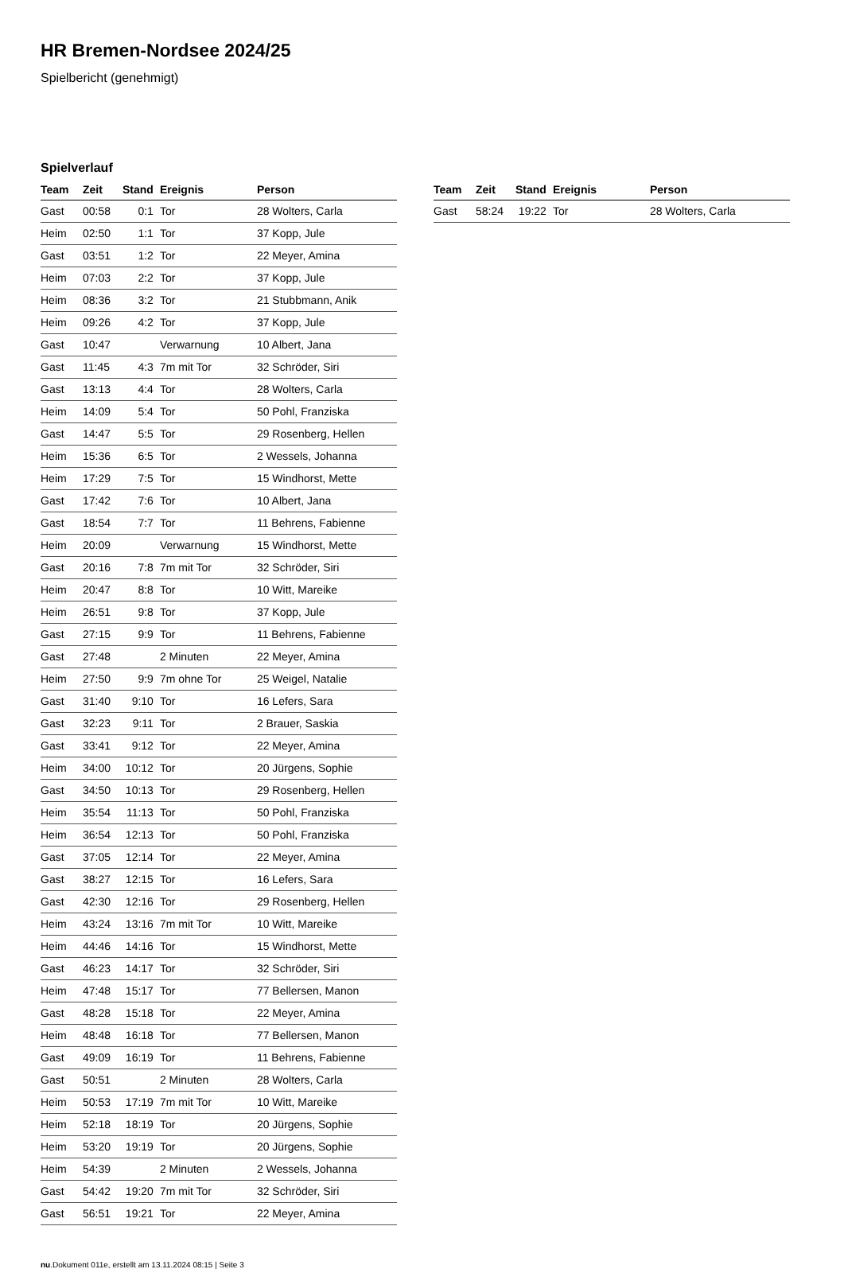HR Bremen-Nordsee 2024/25
Spielbericht (genehmigt)
Spielverlauf
| Team | Zeit | Stand | Ereignis | Person |
| --- | --- | --- | --- | --- |
| Gast | 00:58 | 0:1 | Tor | 28 Wolters, Carla |
| Heim | 02:50 | 1:1 | Tor | 37 Kopp, Jule |
| Gast | 03:51 | 1:2 | Tor | 22 Meyer, Amina |
| Heim | 07:03 | 2:2 | Tor | 37 Kopp, Jule |
| Heim | 08:36 | 3:2 | Tor | 21 Stubbmann, Anik |
| Heim | 09:26 | 4:2 | Tor | 37 Kopp, Jule |
| Gast | 10:47 | | Verwarnung | 10 Albert, Jana |
| Gast | 11:45 | 4:3 | 7m mit Tor | 32 Schröder, Siri |
| Gast | 13:13 | 4:4 | Tor | 28 Wolters, Carla |
| Heim | 14:09 | 5:4 | Tor | 50 Pohl, Franziska |
| Gast | 14:47 | 5:5 | Tor | 29 Rosenberg, Hellen |
| Heim | 15:36 | 6:5 | Tor | 2 Wessels, Johanna |
| Heim | 17:29 | 7:5 | Tor | 15 Windhorst, Mette |
| Gast | 17:42 | 7:6 | Tor | 10 Albert, Jana |
| Gast | 18:54 | 7:7 | Tor | 11 Behrens, Fabienne |
| Heim | 20:09 | | Verwarnung | 15 Windhorst, Mette |
| Gast | 20:16 | 7:8 | 7m mit Tor | 32 Schröder, Siri |
| Heim | 20:47 | 8:8 | Tor | 10 Witt, Mareike |
| Heim | 26:51 | 9:8 | Tor | 37 Kopp, Jule |
| Gast | 27:15 | 9:9 | Tor | 11 Behrens, Fabienne |
| Gast | 27:48 | | 2 Minuten | 22 Meyer, Amina |
| Heim | 27:50 | 9:9 | 7m ohne Tor | 25 Weigel, Natalie |
| Gast | 31:40 | 9:10 | Tor | 16 Lefers, Sara |
| Gast | 32:23 | 9:11 | Tor | 2 Brauer, Saskia |
| Gast | 33:41 | 9:12 | Tor | 22 Meyer, Amina |
| Heim | 34:00 | 10:12 | Tor | 20 Jürgens, Sophie |
| Gast | 34:50 | 10:13 | Tor | 29 Rosenberg, Hellen |
| Heim | 35:54 | 11:13 | Tor | 50 Pohl, Franziska |
| Heim | 36:54 | 12:13 | Tor | 50 Pohl, Franziska |
| Gast | 37:05 | 12:14 | Tor | 22 Meyer, Amina |
| Gast | 38:27 | 12:15 | Tor | 16 Lefers, Sara |
| Gast | 42:30 | 12:16 | Tor | 29 Rosenberg, Hellen |
| Heim | 43:24 | 13:16 | 7m mit Tor | 10 Witt, Mareike |
| Heim | 44:46 | 14:16 | Tor | 15 Windhorst, Mette |
| Gast | 46:23 | 14:17 | Tor | 32 Schröder, Siri |
| Heim | 47:48 | 15:17 | Tor | 77 Bellersen, Manon |
| Gast | 48:28 | 15:18 | Tor | 22 Meyer, Amina |
| Heim | 48:48 | 16:18 | Tor | 77 Bellersen, Manon |
| Gast | 49:09 | 16:19 | Tor | 11 Behrens, Fabienne |
| Gast | 50:51 | | 2 Minuten | 28 Wolters, Carla |
| Heim | 50:53 | 17:19 | 7m mit Tor | 10 Witt, Mareike |
| Heim | 52:18 | 18:19 | Tor | 20 Jürgens, Sophie |
| Heim | 53:20 | 19:19 | Tor | 20 Jürgens, Sophie |
| Heim | 54:39 | | 2 Minuten | 2 Wessels, Johanna |
| Gast | 54:42 | 19:20 | 7m mit Tor | 32 Schröder, Siri |
| Gast | 56:51 | 19:21 | Tor | 22 Meyer, Amina |
| Team | Zeit | Stand | Ereignis | Person |
| --- | --- | --- | --- | --- |
| Gast | 58:24 | 19:22 | Tor | 28 Wolters, Carla |
nu.Dokument 011e, erstellt am 13.11.2024 08:15 | Seite 3